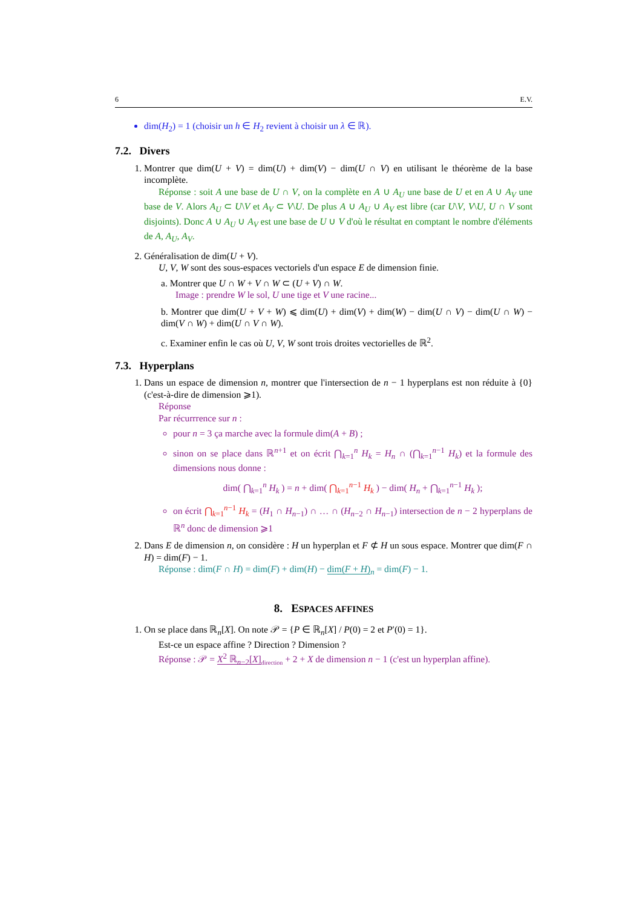6 E.V.
dim(H<sub>2</sub>) = 1 (choisir un h ∈ H<sub>2</sub> revient à choisir un λ ∈ ℝ).
7.2. Divers
1. Montrer que dim(U + V) = dim(U) + dim(V) − dim(U ∩ V) en utilisant le théorème de la base incomplète.
Réponse : soit A une base de U ∩ V, on la complète en A ∪ A<sub>U</sub> une base de U et en A ∪ A<sub>V</sub> une base de V. Alors A<sub>U</sub> ⊂ U\V et A<sub>V</sub> ⊂ V\U. De plus A ∪ A<sub>U</sub> ∪ A<sub>V</sub> est libre (car U\V, V\U, U ∩ V sont disjoints). Donc A ∪ A<sub>U</sub> ∪ A<sub>V</sub> est une base de U ∪ V d'où le résultat en comptant le nombre d'éléments de A, A<sub>U</sub>, A<sub>V</sub>.
2. Généralisation de dim(U + V).
U, V, W sont des sous-espaces vectoriels d'un espace E de dimension finie.
a. Montrer que U ∩ W + V ∩ W ⊂ (U + V) ∩ W.
Image : prendre W le sol, U une tige et V une racine...
b. Montrer que dim(U + V + W) ⩽ dim(U) + dim(V) + dim(W) − dim(U ∩ V) − dim(U ∩ W) − dim(V ∩ W) + dim(U ∩ V ∩ W).
c. Examiner enfin le cas où U, V, W sont trois droites vectorielles de ℝ<sup>2</sup>.
7.3. Hyperplans
1. Dans un espace de dimension n, montrer que l'intersection de n − 1 hyperplans est non réduite à {0} (c'est-à-dire de dimension ⩾1).
Réponse
Par récurrrence sur n :
pour n = 3 ça marche avec la formule dim(A + B) ;
sinon on se place dans ℝ<sup>n+1</sup> et on écrit ⋂<sub>k=1</sub><sup>n</sup> H<sub>k</sub> = H<sub>n</sub> ∩ (⋂<sub>k=1</sub><sup>n−1</sup> H<sub>k</sub>) et la formule des dimensions nous donne :
dim( ⋂<sub>k=1</sub><sup>n</sup> H<sub>k</sub> ) = n + dim( ⋂<sub>k=1</sub><sup>n−1</sup> H<sub>k</sub> ) − dim( H<sub>n</sub> + ⋂<sub>k=1</sub><sup>n−1</sup> H<sub>k</sub> );
on écrit ⋂<sub>k=1</sub><sup>n−1</sup> H<sub>k</sub> = (H<sub>1</sub> ∩ H<sub>n−1</sub>) ∩ … ∩ (H<sub>n−2</sub> ∩ H<sub>n−1</sub>) intersection de n − 2 hyperplans de ℝ<sup>n</sup> donc de dimension ⩾1
2. Dans E de dimension n, on considère : H un hyperplan et F ⊄ H un sous espace. Montrer que dim(F ∩ H) = dim(F) − 1.
Réponse : dim(F ∩ H) = dim(F) + dim(H) − dim(F + H)<sub>n</sub> = dim(F) − 1.
8. ESPACES AFFINES
1. On se place dans ℝ<sub>n</sub>[X]. On note 𝒫 = {P ∈ ℝ<sub>n</sub>[X] / P(0) = 2 et P′(0) = 1}.
Est-ce un espace affine ? Direction ? Dimension ?
Réponse : 𝒫 = X<sup>2</sup> ℝ<sub>n−2</sub>[X]<sub>direction</sub> + 2 + X de dimension n − 1 (c'est un hyperplan affine).